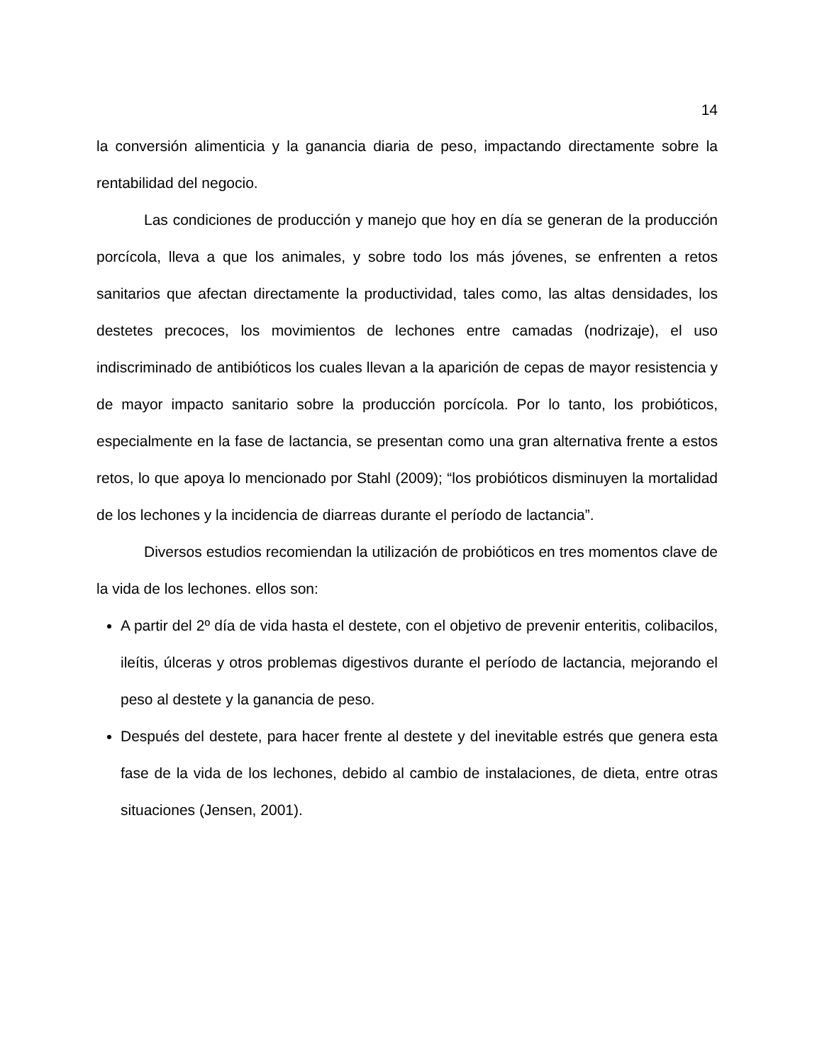14
la conversión alimenticia y la ganancia diaria de peso, impactando directamente sobre la rentabilidad del negocio.
Las condiciones de producción y manejo que hoy en día se generan de la producción porcícola, lleva a que los animales, y sobre todo los más jóvenes, se enfrenten a retos sanitarios que afectan directamente la productividad, tales como, las altas densidades, los destetes precoces, los movimientos de lechones entre camadas (nodrizaje), el uso indiscriminado de antibióticos los cuales llevan a la aparición de cepas de mayor resistencia y de mayor impacto sanitario sobre la producción porcícola. Por lo tanto, los probióticos, especialmente en la fase de lactancia, se presentan como una gran alternativa frente a estos retos, lo que apoya lo mencionado por Stahl (2009); “los probióticos disminuyen la mortalidad de los lechones y la incidencia de diarreas durante el período de lactancia”.
Diversos estudios recomiendan la utilización de probióticos en tres momentos clave de la vida de los lechones. ellos son:
A partir del 2º día de vida hasta el destete, con el objetivo de prevenir enteritis, colibacilos, ileítis, úlceras y otros problemas digestivos durante el período de lactancia, mejorando el peso al destete y la ganancia de peso.
Después del destete, para hacer frente al destete y del inevitable estrés que genera esta fase de la vida de los lechones, debido al cambio de instalaciones, de dieta, entre otras situaciones (Jensen, 2001).